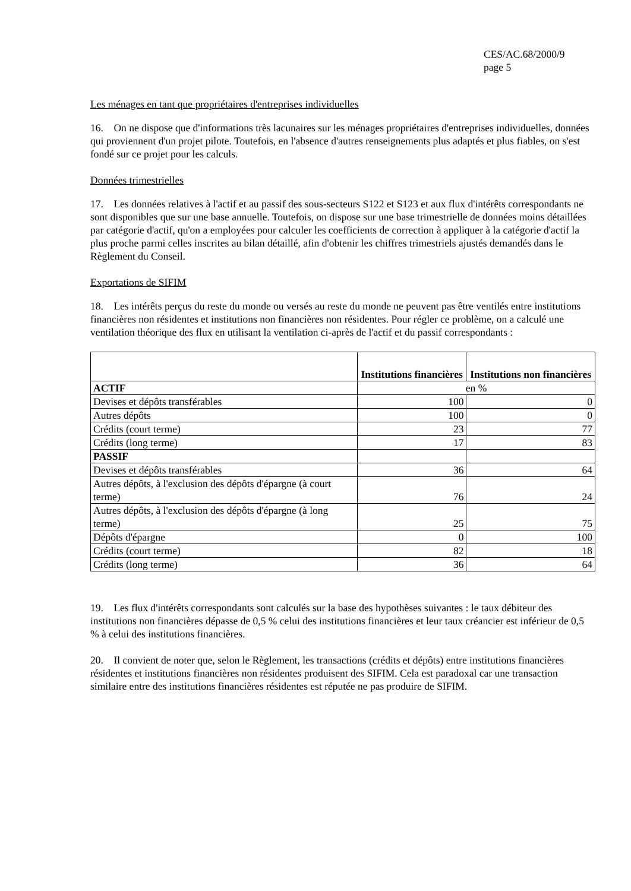CES/AC.68/2000/9
page 5
Les ménages en tant que propriétaires d'entreprises individuelles
16. On ne dispose que d'informations très lacunaires sur les ménages propriétaires d'entreprises individuelles, données qui proviennent d'un projet pilote. Toutefois, en l'absence d'autres renseignements plus adaptés et plus fiables, on s'est fondé sur ce projet pour les calculs.
Données trimestrielles
17. Les données relatives à l'actif et au passif des sous-secteurs S122 et S123 et aux flux d'intérêts correspondants ne sont disponibles que sur une base annuelle. Toutefois, on dispose sur une base trimestrielle de données moins détaillées par catégorie d'actif, qu'on a employées pour calculer les coefficients de correction à appliquer à la catégorie d'actif la plus proche parmi celles inscrites au bilan détaillé, afin d'obtenir les chiffres trimestriels ajustés demandés dans le Règlement du Conseil.
Exportations de SIFIM
18. Les intérêts perçus du reste du monde ou versés au reste du monde ne peuvent pas être ventilés entre institutions financières non résidentes et institutions non financières non résidentes. Pour régler ce problème, on a calculé une ventilation théorique des flux en utilisant la ventilation ci-après de l'actif et du passif correspondants :
| | Institutions financières | Institutions non financières |
| --- | --- | --- |
| ACTIF | en % | |
| Devises et dépôts transférables | 100 | 0 |
| Autres dépôts | 100 | 0 |
| Crédits (court terme) | 23 | 77 |
| Crédits (long terme) | 17 | 83 |
| PASSIF | | |
| Devises et dépôts transférables | 36 | 64 |
| Autres dépôts, à l'exclusion des dépôts d'épargne (à court terme) | 76 | 24 |
| Autres dépôts, à l'exclusion des dépôts d'épargne (à long terme) | 25 | 75 |
| Dépôts d'épargne | 0 | 100 |
| Crédits (court terme) | 82 | 18 |
| Crédits (long terme) | 36 | 64 |
19. Les flux d'intérêts correspondants sont calculés sur la base des hypothèses suivantes : le taux débiteur des institutions non financières dépasse de 0,5 % celui des institutions financières et leur taux créancier est inférieur de 0,5 % à celui des institutions financières.
20. Il convient de noter que, selon le Règlement, les transactions (crédits et dépôts) entre institutions financières résidentes et institutions financières non résidentes produisent des SIFIM. Cela est paradoxal car une transaction similaire entre des institutions financières résidentes est réputée ne pas produire de SIFIM.